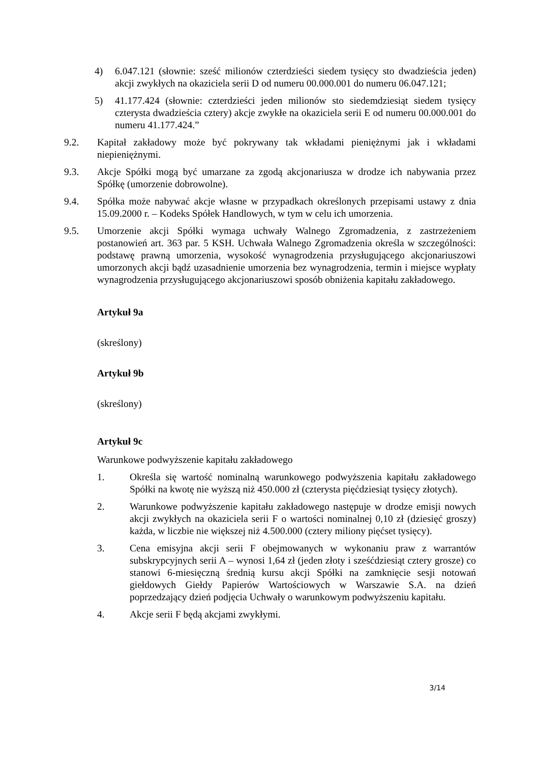4) 6.047.121 (słownie: sześć milionów czterdzieści siedem tysięcy sto dwadzieścia jeden) akcji zwykłych na okaziciela serii D od numeru 00.000.001 do numeru 06.047.121;
5) 41.177.424 (słownie: czterdzieści jeden milionów sto siedemdziesiąt siedem tysięcy czterysta dwadzieścia cztery) akcje zwykłe na okaziciela serii E od numeru 00.000.001 do numeru 41.177.424.”
9.2. Kapitał zakładowy może być pokrywany tak wkładami pieniężnymi jak i wkładami niepieniężnymi.
9.3. Akcje Spółki mogą być umarzane za zgodą akcjonariusza w drodze ich nabywania przez Spółkę (umorzenie dobrowolne).
9.4. Spółka może nabywać akcje własne w przypadkach określonych przepisami ustawy z dnia 15.09.2000 r. – Kodeks Spółek Handlowych, w tym w celu ich umorzenia.
9.5. Umorzenie akcji Spółki wymaga uchwały Walnego Zgromadzenia, z zastrzeżeniem postanowień art. 363 par. 5 KSH. Uchwała Walnego Zgromadzenia określa w szczególności: podstawę prawną umorzenia, wysokość wynagrodzenia przysługującego akcjonariuszowi umorzonych akcji bądź uzasadnienie umorzenia bez wynagrodzenia, termin i miejsce wypłaty wynagrodzenia przysługującego akcjonariuszowi sposób obniżenia kapitału zakładowego.
Artykuł 9a
(skreślony)
Artykuł 9b
(skreślony)
Artykuł 9c
Warunkowe podwyższenie kapitału zakładowego
1. Określa się wartość nominalną warunkowego podwyższenia kapitału zakładowego Spółki na kwotę nie wyższą niż 450.000 zł (czterysta pięćdziesiąt tysięcy złotych).
2. Warunkowe podwyższenie kapitału zakładowego następuje w drodze emisji nowych akcji zwykłych na okaziciela serii F o wartości nominalnej 0,10 zł (dziesięć groszy) każda, w liczbie nie większej niż 4.500.000 (cztery miliony pięćset tysięcy).
3. Cena emisyjna akcji serii F obejmowanych w wykonaniu praw z warrantów subskrypcyjnych serii A – wynosi 1,64 zł (jeden złoty i sześćdziesiąt cztery grosze) co stanowi 6-miesięczną średnią kursu akcji Spółki na zamknięcie sesji notowań giełdowych Giełdy Papierów Wartościowych w Warszawie S.A. na dzień poprzedzający dzień podjęcia Uchwały o warunkowym podwyższeniu kapitału.
4. Akcje serii F będą akcjami zwykłymi.
3/14